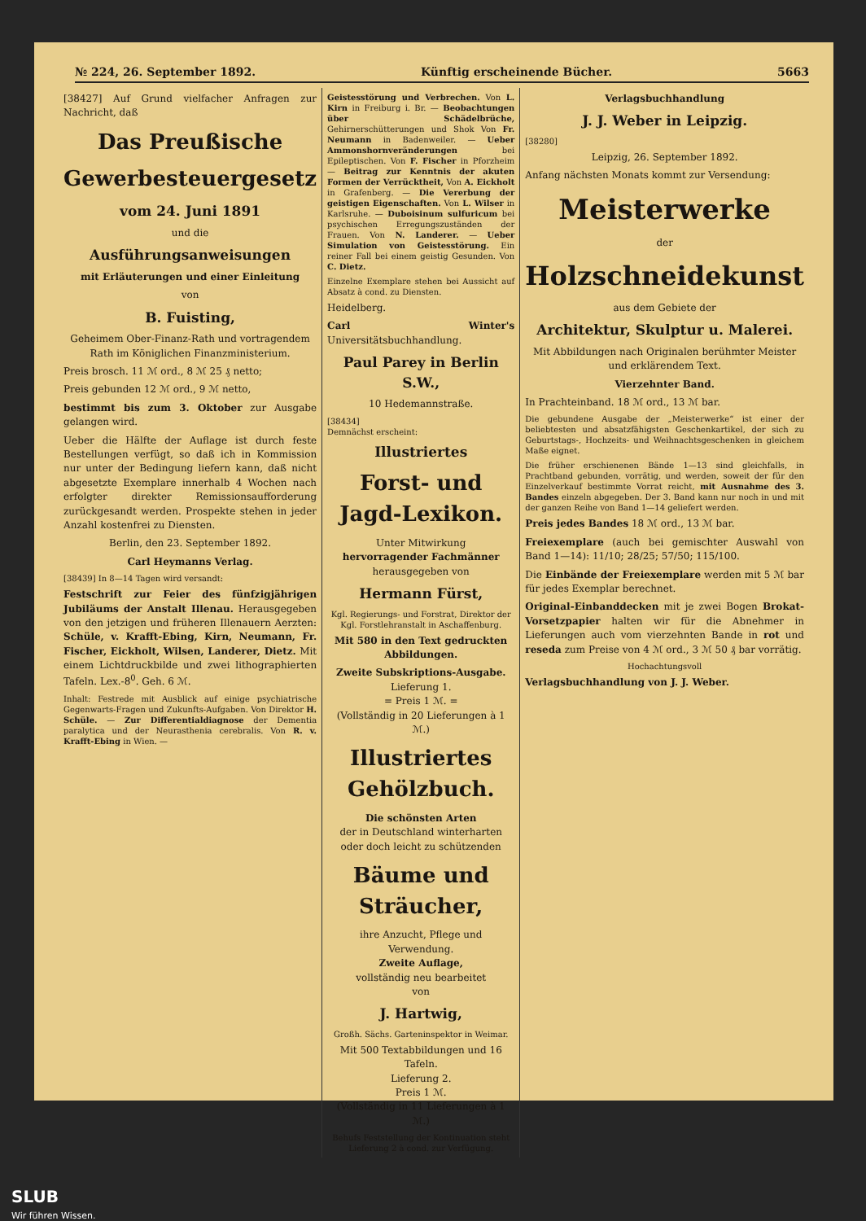№ 224, 26. September 1892. Künftig erscheinende Bücher. 5663
[38427] Auf Grund vielfacher Anfragen zur Nachricht, daß
Das Preußische
Gewerbesteuergesetz
vom 24. Juni 1891
und die
Ausführungsanweisungen
mit Erläuterungen und einer Einleitung
von
B. Fuisting,
Geheimem Ober-Finanz-Rath und vortragendem Rath im Königlichen Finanzministerium.
Preis brosch. 11 ℳ ord., 8 ℳ 25 ₰ netto;
Preis gebunden 12 ℳ ord., 9 ℳ netto,
bestimmt bis zum 3. Oktober zur Ausgabe gelangen wird.
Ueber die Hälfte der Auflage ist durch feste Bestellungen verfügt, so daß ich in Kommission nur unter der Bedingung liefern kann, daß nicht abgesetzte Exemplare innerhalb 4 Wochen nach erfolgter direkter Remissionsaufforderung zurückgesandt werden. Prospekte stehen in jeder Anzahl kostenfrei zu Diensten.
Berlin, den 23. September 1892.
Carl Heymanns Verlag.
[38439] In 8—14 Tagen wird versandt:
Festschrift zur Feier des fünfzigjährigen Jubiläums der Anstalt Illenau. Herausgegeben von den jetzigen und früheren Illenauern Aerzten: Schüle, v. Krafft-Ebing, Kirn, Neumann, Fr. Fischer, Eickholt, Wilsen, Landerer, Dietz. Mit einem Lichtdruckbilde und zwei lithographierten Tafeln. Lex.-8<sup>0</sup>. Geh. 6 ℳ.
Inhalt: Festrede mit Ausblick auf einige psychiatrische Gegenwarts-Fragen und Zukunfts-Aufgaben. Von Direktor H. Schüle. — Zur Differentialdiagnose der Dementia paralytica und der Neurasthenia cerebralis. Von R. v. Krafft-Ebing in Wien. —
Geistesstörung und Verbrechen. Von L. Kirn in Freiburg i. Br. — Beobachtungen über Schädelbrüche, Gehirnerschütterungen und Shok Von Fr. Neumann in Badenweiler. — Ueber Ammonshornveränderungen bei Epileptischen. Von F. Fischer in Pforzheim — Beitrag zur Kenntnis der akuten Formen der Verrücktheit, Von A. Eickholt in Grafenberg. — Die Vererbung der geistigen Eigenschaften. Von L. Wilser in Karlsruhe. — Duboisinum sulfuricum bei psychischen Erregungszuständen der Frauen. Von N. Landerer. — Ueber Simulation von Geistesstörung. Ein reiner Fall bei einem geistig Gesunden. Von C. Dietz.
Einzelne Exemplare stehen bei Aussicht auf Absatz à cond. zu Diensten.
Heidelberg.
Carl Winter's Universitätsbuchhandlung.
Paul Parey in Berlin S.W.,
10 Hedemannstraße.
[38434]
Demnächst erscheint:
Illustriertes
Forst- und Jagd-Lexikon.
Unter Mitwirkung
hervorragender Fachmänner
herausgegeben von
Hermann Fürst,
Kgl. Regierungs- und Forstrat, Direktor der Kgl. Forstlehranstalt in Aschaffenburg.
Mit 580 in den Text gedruckten Abbildungen.
Zweite Subskriptions-Ausgabe.
Lieferung 1.
= Preis 1 ℳ. =
(Vollständig in 20 Lieferungen à 1 ℳ.)
Illustriertes Gehölzbuch.
Die schönsten Arten
der in Deutschland winterharten oder doch leicht zu schützenden
Bäume und Sträucher,
ihre Anzucht, Pflege und Verwendung.
Zweite Auflage,
vollständig neu bearbeitet
von
J. Hartwig,
Großh. Sächs. Garteninspektor in Weimar.
Mit 500 Textabbildungen und 16 Tafeln.
Lieferung 2.
Preis 1 ℳ.
(Vollständig in 11 Lieferungen à 1 ℳ.)
Behufs Feststellung der Kontinuation steht Lieferung 2 à cond. zur Verfügung.
Verlagsbuchhandlung
J. J. Weber in Leipzig.
[38280]
Leipzig, 26. September 1892.
Anfang nächsten Monats kommt zur Versendung:
Meisterwerke
der
Holzschneidekunst
aus dem Gebiete der
Architektur, Skulptur u. Malerei.
Mit Abbildungen nach Originalen berühmter Meister und erklärendem Text.
Vierzehnter Band.
In Prachteinband. 18 ℳ ord., 13 ℳ bar.
Die gebundene Ausgabe der „Meisterwerke“ ist einer der beliebtesten und absatzfähigsten Geschenkartikel, der sich zu Geburtstags-, Hochzeits- und Weihnachtsgeschenken in gleichem Maße eignet.
Die früher erschienenen Bände 1—13 sind gleichfalls, in Prachtband gebunden, vorrätig, und werden, soweit der für den Einzelverkauf bestimmte Vorrat reicht, mit Ausnahme des 3. Bandes einzeln abgegeben. Der 3. Band kann nur noch in und mit der ganzen Reihe von Band 1—14 geliefert werden.
Preis jedes Bandes 18 ℳ ord., 13 ℳ bar.
Freiexemplare (auch bei gemischter Auswahl von Band 1—14): 11/10; 28/25; 57/50; 115/100.
Die Einbände der Freiexemplare werden mit 5 ℳ bar für jedes Exemplar berechnet.
Original-Einbanddecken mit je zwei Bogen Brokat-Vorsetzpapier halten wir für die Abnehmer in Lieferungen auch vom vierzehnten Bande in rot und reseda zum Preise von 4 ℳ ord., 3 ℳ 50 ₰ bar vorrätig.
Hochachtungsvoll
Verlagsbuchhandlung von J. J. Weber.
SLUB
Wir führen Wissen.